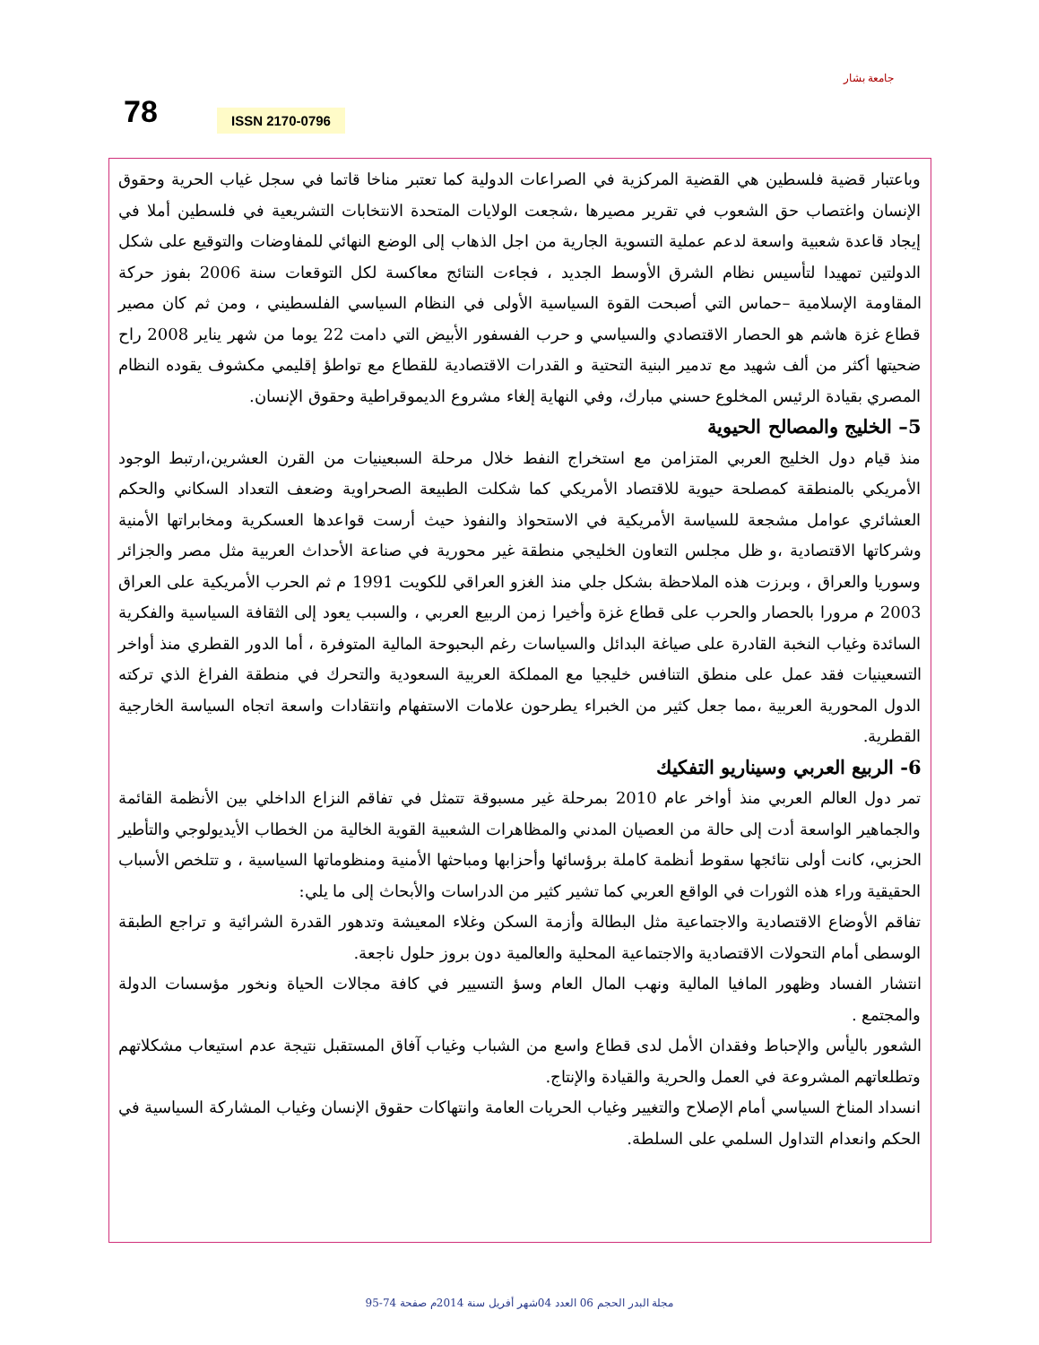78 ISSN 2170-0796
جامعة بشار
وباعتبار قضية فلسطين هي القضية المركزية في الصراعات الدولية كما تعتبر مناخا قاتما في سجل غياب الحرية وحقوق الإنسان واغتصاب حق الشعوب في تقرير مصيرها ،شجعت الولايات المتحدة الانتخابات التشريعية في فلسطين أملا في إيجاد قاعدة شعبية واسعة لدعم عملية التسوية الجارية من اجل الذهاب إلى الوضع النهائي للمفاوضات والتوقيع على شكل الدولتين تمهيدا لتأسيس نظام الشرق الأوسط الجديد ، فجاءت النتائج معاكسة لكل التوقعات سنة 2006 بفوز حركة المقاومة الإسلامية –حماس التي أصبحت القوة السياسية الأولى في النظام السياسي الفلسطيني ، ومن ثم كان مصير قطاع غزة هاشم هو الحصار الاقتصادي والسياسي و حرب الفسفور الأبيض التي دامت 22 يوما من شهر يناير 2008 راح ضحيتها أكثر من ألف شهيد مع تدمير البنية التحتية و القدرات الاقتصادية للقطاع مع تواطؤ إقليمي مكشوف يقوده النظام المصري بقيادة الرئيس المخلوع حسني مبارك، وفي النهاية إلغاء مشروع الديموقراطية وحقوق الإنسان.
5– الخليج والمصالح الحيوية
منذ قيام دول الخليج العربي المتزامن مع استخراج النفط خلال مرحلة السبعينيات من القرن العشرين،ارتبط الوجود الأمريكي بالمنطقة كمصلحة حيوية للاقتصاد الأمريكي كما شكلت الطبيعة الصحراوية وضعف التعداد السكاني والحكم العشائري عوامل مشجعة للسياسة الأمريكية في الاستحواذ والنفوذ حيث أرست قواعدها العسكرية ومخابراتها الأمنية وشركاتها الاقتصادية ،و ظل مجلس التعاون الخليجي منطقة غير محورية في صناعة الأحداث العربية مثل مصر والجزائر وسوريا والعراق ، وبرزت هذه الملاحظة بشكل جلي منذ الغزو العراقي للكويت 1991 م ثم الحرب الأمريكية على العراق 2003 م مرورا بالحصار والحرب على قطاع غزة وأخيرا زمن الربيع العربي ، والسبب يعود إلى الثقافة السياسية والفكرية السائدة وغياب النخبة القادرة على صياغة البدائل والسياسات رغم البحبوحة المالية المتوفرة ، أما الدور القطري منذ أواخر التسعينيات فقد عمل على منطق التنافس خليجيا مع المملكة العربية السعودية والتحرك في منطقة الفراغ الذي تركته الدول المحورية العربية ،مما جعل كثير من الخبراء يطرحون علامات الاستفهام وانتقادات واسعة اتجاه السياسة الخارجية القطرية.
6- الربيع العربي وسيناريو التفكيك
تمر دول العالم العربي منذ أواخر عام 2010 بمرحلة غير مسبوقة تتمثل في تفاقم النزاع الداخلي بين الأنظمة القائمة والجماهير الواسعة أدت إلى حالة من العصيان المدني والمظاهرات الشعبية القوية الخالية من الخطاب الأيديولوجي والتأطير الحزبي، كانت أولى نتائجها سقوط أنظمة كاملة برؤسائها وأحزابها ومباحثها الأمنية ومنظوماتها السياسية ، و تتلخص الأسباب الحقيقية وراء هذه الثورات في الواقع العربي كما تشير كثير من الدراسات والأبحاث إلى ما يلي:
تفاقم الأوضاع الاقتصادية والاجتماعية مثل البطالة وأزمة السكن وغلاء المعيشة وتدهور القدرة الشرائية و تراجع الطبقة الوسطى أمام التحولات الاقتصادية والاجتماعية المحلية والعالمية دون بروز حلول ناجعة.
انتشار الفساد وظهور المافيا المالية ونهب المال العام وسؤ التسيير في كافة مجالات الحياة ونخور مؤسسات الدولة والمجتمع .
الشعور باليأس والإحباط وفقدان الأمل لدى قطاع واسع من الشباب وغياب آفاق المستقبل نتيجة عدم استيعاب مشكلاتهم وتطلعاتهم المشروعة في العمل والحرية والقيادة والإنتاج.
انسداد المناخ السياسي أمام الإصلاح والتغيير وغياب الحريات العامة وانتهاكات حقوق الإنسان وغياب المشاركة السياسية في الحكم وانعدام التداول السلمي على السلطة.
مجلة البدر الحجم 06 العدد 04شهر أفريل سنة 2014م صفحة 74-95